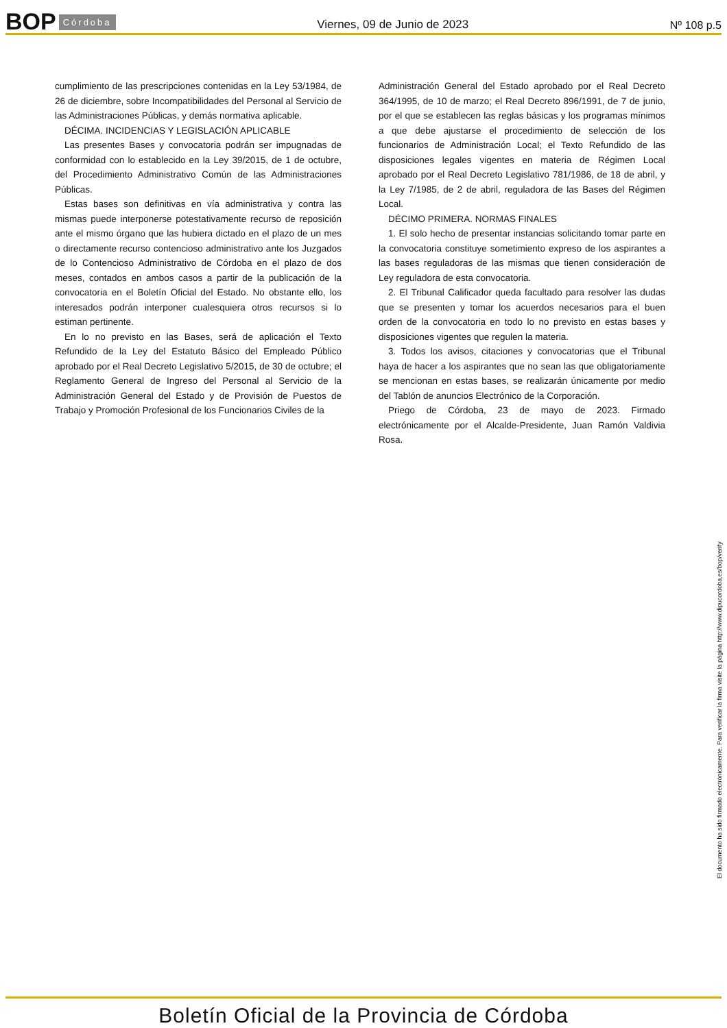BOP Córdoba Viernes, 09 de Junio de 2023 Nº 108 p.5
cumplimiento de las prescripciones contenidas en la Ley 53/1984, de 26 de diciembre, sobre Incompatibilidades del Personal al Servicio de las Administraciones Públicas, y demás normativa aplicable.
DÉCIMA. INCIDENCIAS Y LEGISLACIÓN APLICABLE
Las presentes Bases y convocatoria podrán ser impugnadas de conformidad con lo establecido en la Ley 39/2015, de 1 de octubre, del Procedimiento Administrativo Común de las Administraciones Públicas.
Estas bases son definitivas en vía administrativa y contra las mismas puede interponerse potestativamente recurso de reposición ante el mismo órgano que las hubiera dictado en el plazo de un mes o directamente recurso contencioso administrativo ante los Juzgados de lo Contencioso Administrativo de Córdoba en el plazo de dos meses, contados en ambos casos a partir de la publicación de la convocatoria en el Boletín Oficial del Estado. No obstante ello, los interesados podrán interponer cualesquiera otros recursos si lo estiman pertinente.
En lo no previsto en las Bases, será de aplicación el Texto Refundido de la Ley del Estatuto Básico del Empleado Público aprobado por el Real Decreto Legislativo 5/2015, de 30 de octubre; el Reglamento General de Ingreso del Personal al Servicio de la Administración General del Estado y de Provisión de Puestos de Trabajo y Promoción Profesional de los Funcionarios Civiles de la
Administración General del Estado aprobado por el Real Decreto 364/1995, de 10 de marzo; el Real Decreto 896/1991, de 7 de junio, por el que se establecen las reglas básicas y los programas mínimos a que debe ajustarse el procedimiento de selección de los funcionarios de Administración Local; el Texto Refundido de las disposiciones legales vigentes en materia de Régimen Local aprobado por el Real Decreto Legislativo 781/1986, de 18 de abril, y la Ley 7/1985, de 2 de abril, reguladora de las Bases del Régimen Local.
DÉCIMO PRIMERA. NORMAS FINALES
1. El solo hecho de presentar instancias solicitando tomar parte en la convocatoria constituye sometimiento expreso de los aspirantes a las bases reguladoras de las mismas que tienen consideración de Ley reguladora de esta convocatoria.
2. El Tribunal Calificador queda facultado para resolver las dudas que se presenten y tomar los acuerdos necesarios para el buen orden de la convocatoria en todo lo no previsto en estas bases y disposiciones vigentes que regulen la materia.
3. Todos los avisos, citaciones y convocatorias que el Tribunal haya de hacer a los aspirantes que no sean las que obligatoriamente se mencionan en estas bases, se realizarán únicamente por medio del Tablón de anuncios Electrónico de la Corporación.
Priego de Córdoba, 23 de mayo de 2023. Firmado electrónicamente por el Alcalde-Presidente, Juan Ramón Valdivia Rosa.
El documento ha sido firmado electrónicamente. Para verificar la firma visite la página http://www.dipucordoba.es/bop/verify
Boletín Oficial de la Provincia de Córdoba